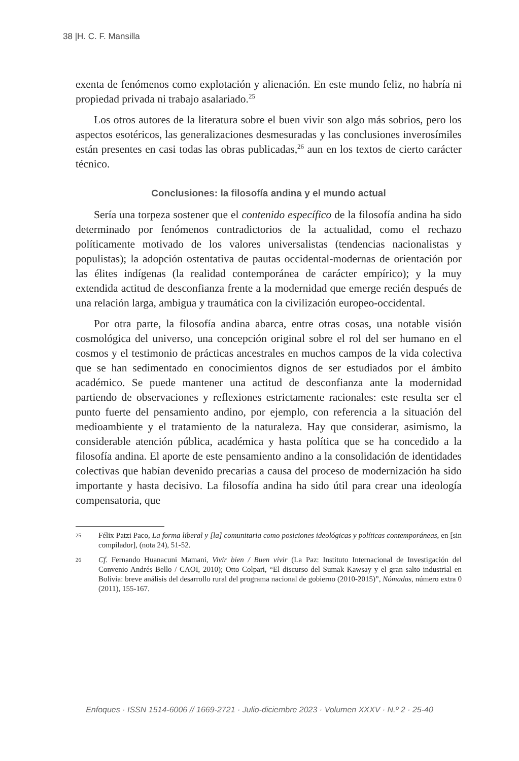38 |H. C. F. Mansilla
exenta de fenómenos como explotación y alienación. En este mundo feliz, no habría ni propiedad privada ni trabajo asalariado.<sup>25</sup>
Los otros autores de la literatura sobre el buen vivir son algo más sobrios, pero los aspectos esotéricos, las generalizaciones desmesuradas y las conclusiones inverosímiles están presentes en casi todas las obras publicadas,<sup>26</sup> aun en los textos de cierto carácter técnico.
Conclusiones: la filosofía andina y el mundo actual
Sería una torpeza sostener que el contenido específico de la filosofía andina ha sido determinado por fenómenos contradictorios de la actualidad, como el rechazo políticamente motivado de los valores universalistas (tendencias nacionalistas y populistas); la adopción ostentativa de pautas occidental-modernas de orientación por las élites indígenas (la realidad contemporánea de carácter empírico); y la muy extendida actitud de desconfianza frente a la modernidad que emerge recién después de una relación larga, ambigua y traumática con la civilización europeo-occidental.
Por otra parte, la filosofía andina abarca, entre otras cosas, una notable visión cosmológica del universo, una concepción original sobre el rol del ser humano en el cosmos y el testimonio de prácticas ancestrales en muchos campos de la vida colectiva que se han sedimentado en conocimientos dignos de ser estudiados por el ámbito académico. Se puede mantener una actitud de desconfianza ante la modernidad partiendo de observaciones y reflexiones estrictamente racionales: este resulta ser el punto fuerte del pensamiento andino, por ejemplo, con referencia a la situación del medioambiente y el tratamiento de la naturaleza. Hay que considerar, asimismo, la considerable atención pública, académica y hasta política que se ha concedido a la filosofía andina. El aporte de este pensamiento andino a la consolidación de identidades colectivas que habían devenido precarias a causa del proceso de modernización ha sido importante y hasta decisivo. La filosofía andina ha sido útil para crear una ideología compensatoria, que
25 Félix Patzi Paco, La forma liberal y [la] comunitaria como posiciones ideológicas y políticas contemporáneas, en [sin compilador], (nota 24), 51-52.
26 Cf. Fernando Huanacuni Mamani, Vivir bien / Buen vivir (La Paz: Instituto Internacional de Investigación del Convenio Andrés Bello / CAOI, 2010); Otto Colpari, “El discurso del Sumak Kawsay y el gran salto industrial en Bolivia: breve análisis del desarrollo rural del programa nacional de gobierno (2010-2015)”, Nómadas, número extra 0 (2011), 155-167.
Enfoques · ISSN 1514-6006 // 1669-2721 · Julio-diciembre 2023 · Volumen XXXV · N.º 2 · 25-40